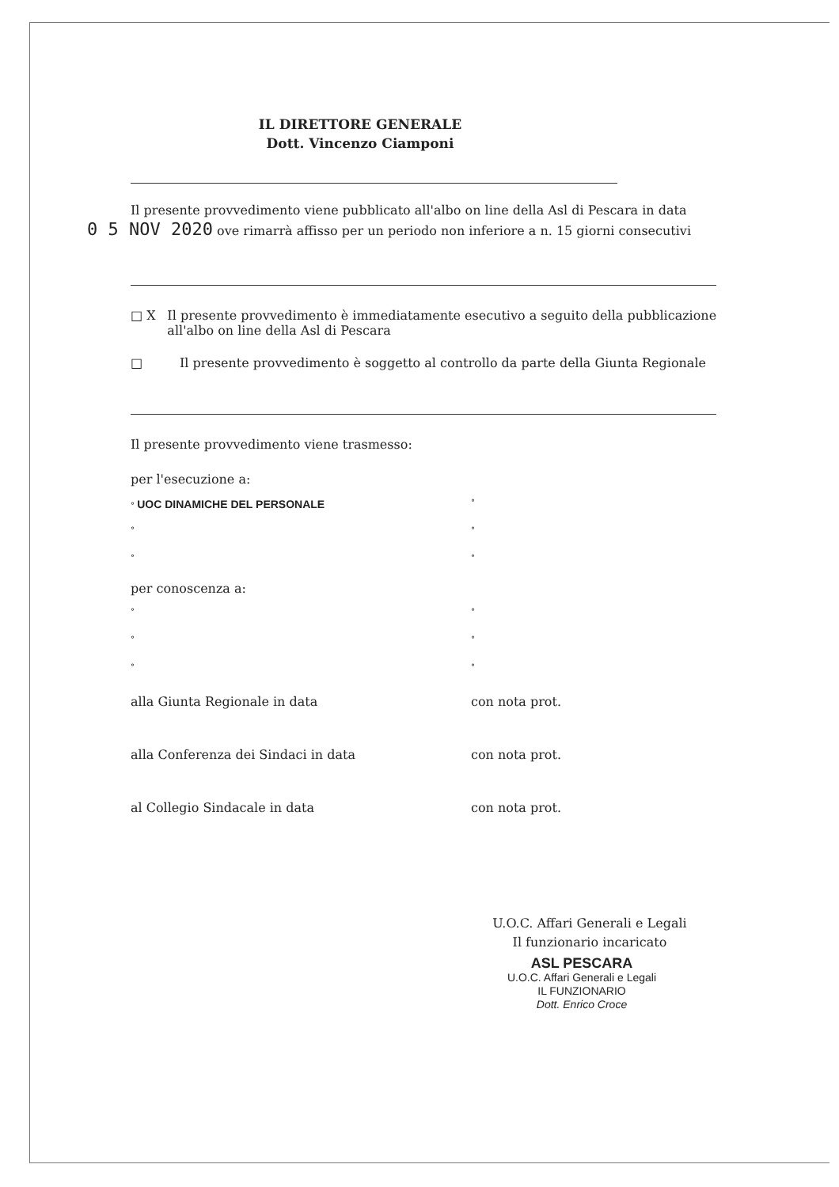IL DIRETTORE GENERALE
Dott. Vincenzo Ciamponi
Il presente provvedimento viene pubblicato all'albo on line della Asl di Pescara in data
0 5 NOV 2020 ove rimarrà affisso per un periodo non inferiore a n. 15 giorni consecutivi
□ X Il presente provvedimento è immediatamente esecutivo a seguito della pubblicazione all'albo on line della Asl di Pescara
□ Il presente provvedimento è soggetto al controllo da parte della Giunta Regionale
Il presente provvedimento viene trasmesso:
per l'esecuzione a:
° UOC DINAMICHE DEL PERSONALE
°
° °
° °
per conoscenza a:
° °
° °
° °
alla Giunta Regionale in data con nota prot.
alla Conferenza dei Sindaci in data con nota prot.
al Collegio Sindacale in data con nota prot.
U.O.C. Affari Generali e Legali
Il funzionario incaricato
ASL PESCARA
U.O.C. Affari Generali e Legali
IL FUNZIONARIO
Dott. Enrico Croce